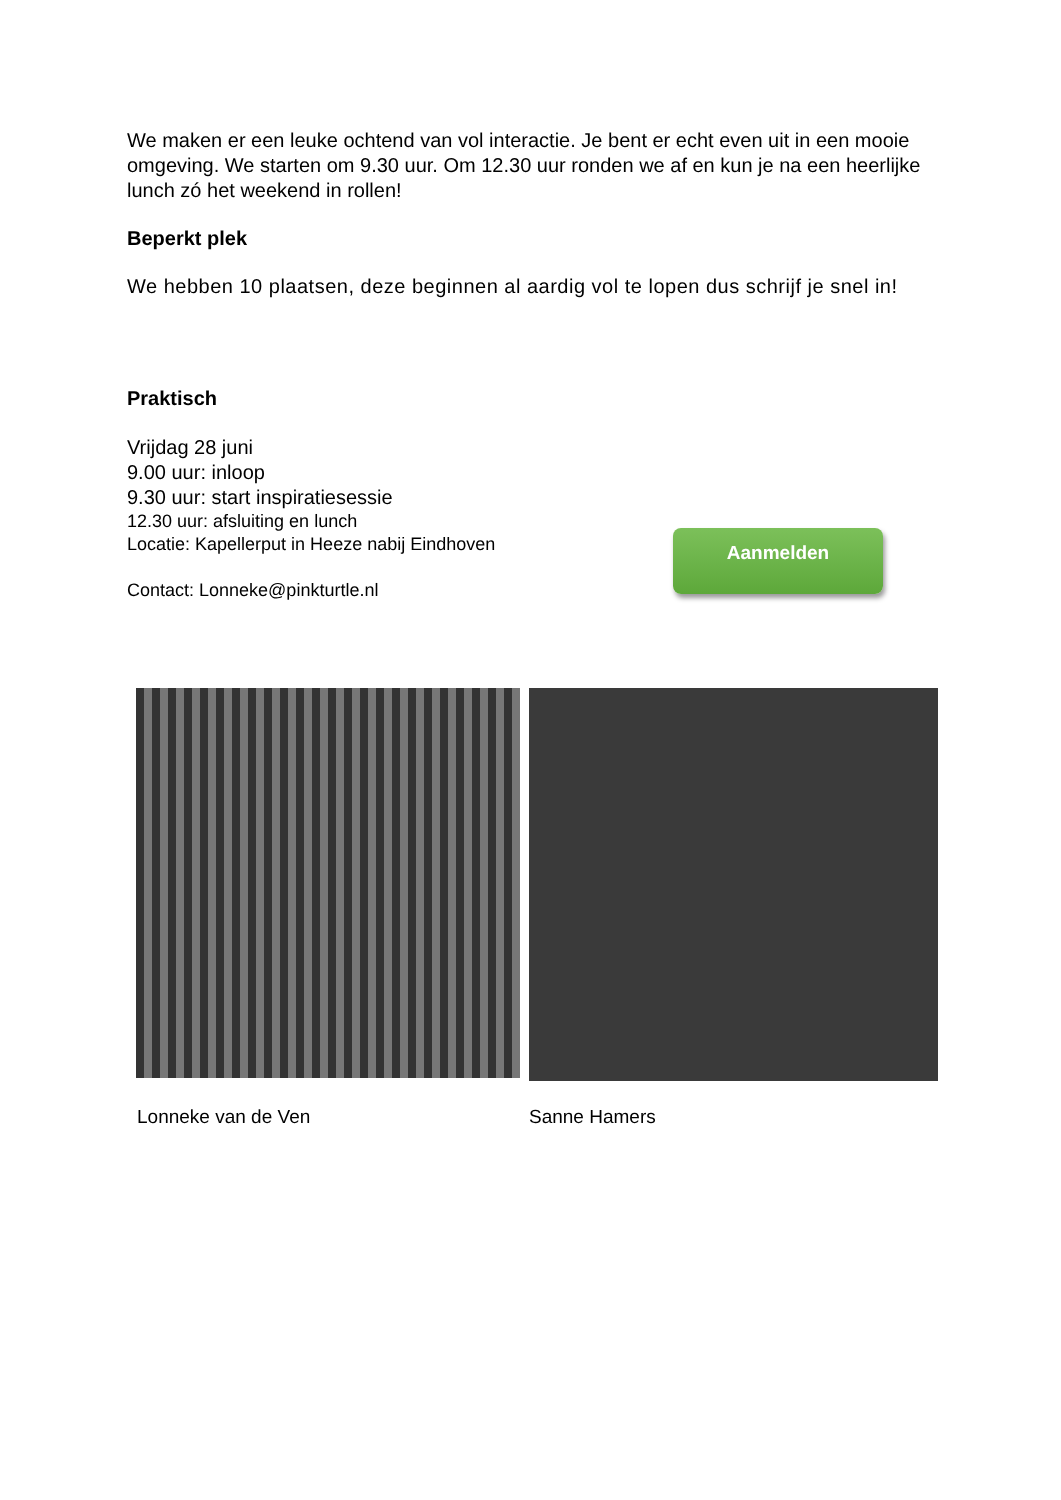We maken er een leuke ochtend van vol interactie. Je bent er echt even uit in een mooie omgeving. We starten om 9.30 uur. Om 12.30 uur ronden we af en kun je na een heerlijke lunch zó het weekend in rollen!
Beperkt plek
We hebben 10 plaatsen, deze beginnen al aardig vol te lopen dus schrijf je snel in!
Praktisch
Vrijdag 28 juni
9.00 uur: inloop
9.30 uur: start inspiratiesessie
12.30 uur: afsluiting en lunch
Locatie: Kapellerput in Heeze nabij Eindhoven
Contact: Lonneke@pinkturtle.nl
Aanmelden
Lonneke van de Ven Sanne Hamers